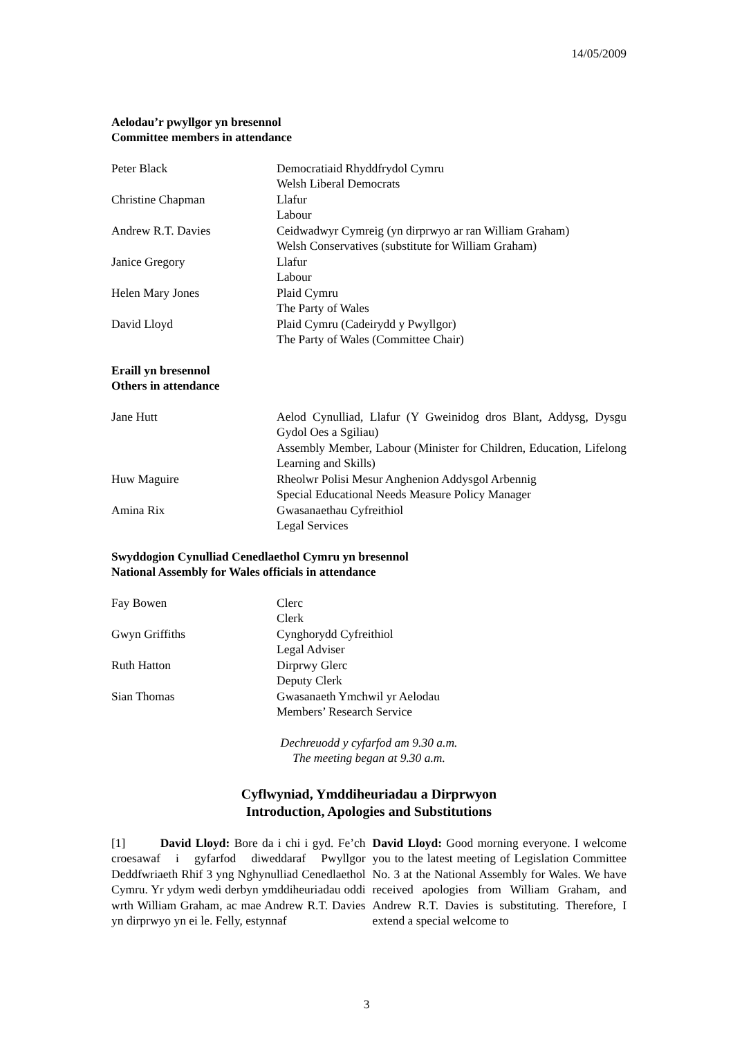14/05/2009
Aelodau’r pwyllgor yn bresennol
Committee members in attendance
| Peter Black | Democratiaid Rhyddfrydol Cymru Welsh Liberal Democrats |
| Christine Chapman | Llafur Labour |
| Andrew R.T. Davies | Ceidwadwyr Cymreig (yn dirprwyo ar ran William Graham) Welsh Conservatives (substitute for William Graham) |
| Janice Gregory | Llafur Labour |
| Helen Mary Jones | Plaid Cymru The Party of Wales |
| David Lloyd | Plaid Cymru (Cadeirydd y Pwyllgor) The Party of Wales (Committee Chair) |
Eraill yn bresennol
Others in attendance
| Jane Hutt | Aelod Cynulliad, Llafur (Y Gweinidog dros Blant, Addysg, Dysgu Gydol Oes a Sgiliau) Assembly Member, Labour (Minister for Children, Education, Lifelong Learning and Skills) |
| Huw Maguire | Rheolwr Polisi Mesur Anghenion Addysgol Arbennig Special Educational Needs Measure Policy Manager |
| Amina Rix | Gwasanaethau Cyfreithiol Legal Services |
Swyddogion Cynulliad Cenedlaethol Cymru yn bresennol
National Assembly for Wales officials in attendance
| Fay Bowen | Clerc Clerk |
| Gwyn Griffiths | Cynghorydd Cyfreithiol Legal Adviser |
| Ruth Hatton | Dirprwy Glerc Deputy Clerk |
| Sian Thomas | Gwasanaeth Ymchwil yr Aelodau Members’ Research Service |
Dechreuodd y cyfarfod am 9.30 a.m.
The meeting began at 9.30 a.m.
Cyflwyniad, Ymddiheuriadau a Dirprwyon
Introduction, Apologies and Substitutions
[1] David Lloyd: Bore da i chi i gyd. Fe’ch croesawaf i gyfarfod diweddaraf Pwyllgor Deddfwriaeth Rhif 3 yng Nghynulliad Cenedlaethol Cymru. Yr ydym wedi derbyn ymddiheuriadau oddi wrth William Graham, ac mae Andrew R.T. Davies yn dirprwyo yn ei le. Felly, estynnaf
David Lloyd: Good morning everyone. I welcome you to the latest meeting of Legislation Committee No. 3 at the National Assembly for Wales. We have received apologies from William Graham, and Andrew R.T. Davies is substituting. Therefore, I extend a special welcome to
3